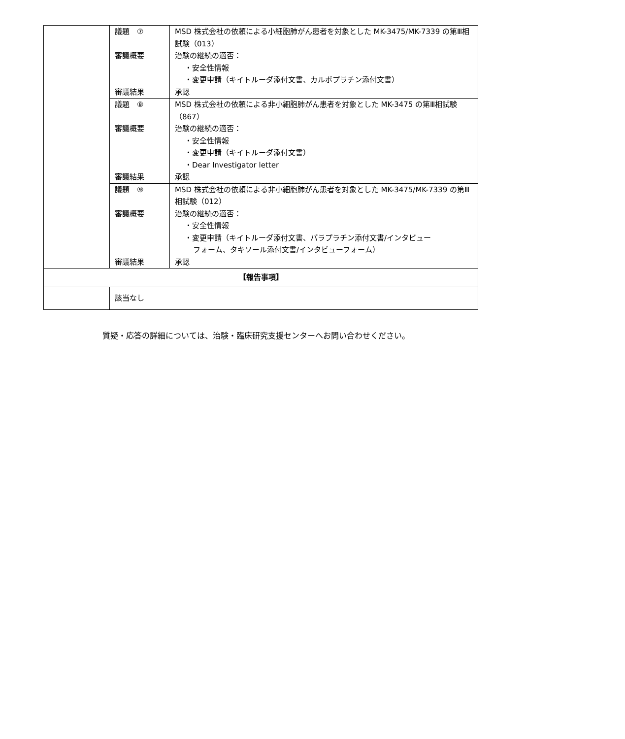| | 議題 ⑦ 審議概要 審議結果 | MSD 株式会社の依頼による小細胞肺がん患者を対象とした MK-3475/MK-7339 の第Ⅲ相試験（013） 治験の継続の適否： ・安全性情報 ・変更申請（キイトルーダ添付文書、カルボプラチン添付文書） 承認 |
| | 議題 ⑧ 審議概要 審議結果 | MSD 株式会社の依頼による非小細胞肺がん患者を対象とした MK-3475 の第Ⅲ相試験（867） 治験の継続の適否： ・安全性情報 ・変更申請（キイトルーダ添付文書） ・Dear Investigator letter 承認 |
| | 議題 ⑨ 審議概要 審議結果 | MSD 株式会社の依頼による非小細胞肺がん患者を対象とした MK-3475/MK-7339 の第Ⅲ相試験（012） 治験の継続の適否： ・安全性情報 ・変更申請（キイトルーダ添付文書、パラプラチン添付文書/インタビュー フォーム、タキソール添付文書/インタビューフォーム） 承認 |
| 【報告事項】 | | |
| | 該当なし | |
質疑・応答の詳細については、治験・臨床研究支援センターへお問い合わせください。